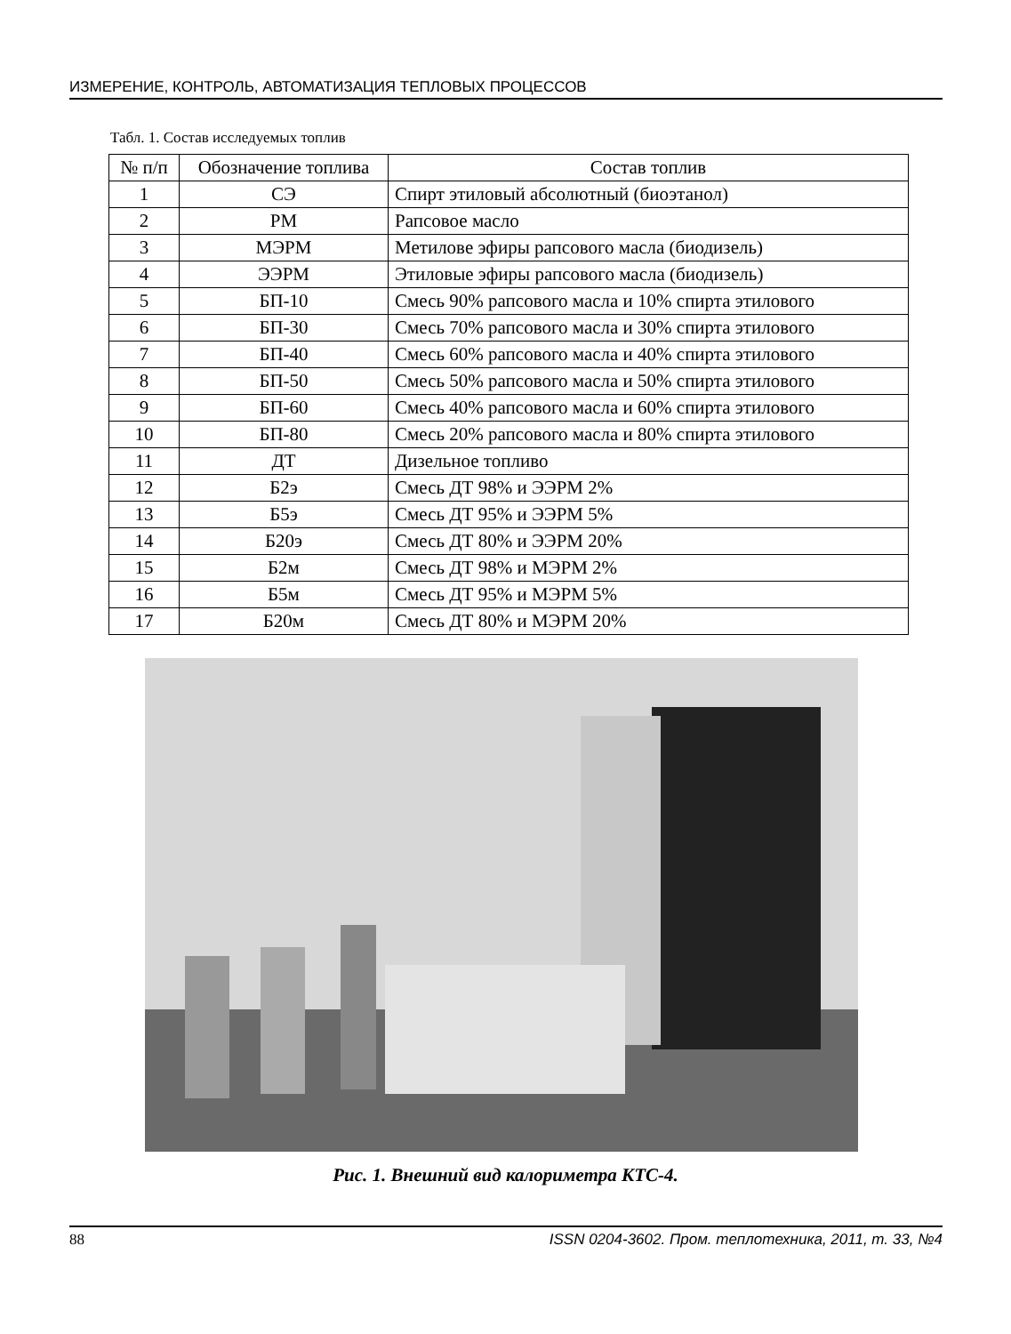ИЗМЕРЕНИЕ, КОНТРОЛЬ, АВТОМАТИЗАЦИЯ ТЕПЛОВЫХ ПРОЦЕССОВ
Табл. 1. Состав исследуемых топлив
| № п/п | Обозначение топлива | Состав топлив |
| --- | --- | --- |
| 1 | СЭ | Спирт этиловый абсолютный (биоэтанол) |
| 2 | РМ | Рапсовое масло |
| 3 | МЭРМ | Метилове эфиры рапсового масла (биодизель) |
| 4 | ЭЭРМ | Этиловые эфиры рапсового масла (биодизель) |
| 5 | БП-10 | Смесь 90% рапсового масла и 10% спирта этилового |
| 6 | БП-30 | Смесь 70% рапсового масла и 30% спирта этилового |
| 7 | БП-40 | Смесь 60% рапсового масла и 40% спирта этилового |
| 8 | БП-50 | Смесь 50% рапсового масла и 50% спирта этилового |
| 9 | БП-60 | Смесь 40% рапсового масла и 60% спирта этилового |
| 10 | БП-80 | Смесь 20% рапсового масла и 80% спирта этилового |
| 11 | ДТ | Дизельное топливо |
| 12 | Б2э | Смесь ДТ 98% и ЭЭРМ 2% |
| 13 | Б5э | Смесь ДТ 95% и ЭЭРМ 5% |
| 14 | Б20э | Смесь ДТ 80% и ЭЭРМ 20% |
| 15 | Б2м | Смесь ДТ 98% и МЭРМ 2% |
| 16 | Б5м | Смесь ДТ 95% и МЭРМ 5% |
| 17 | Б20м | Смесь ДТ 80% и МЭРМ 20% |
Рис. 1. Внешний вид калориметра КТС-4.
88 ISSN 0204-3602. Пром. теплотехника, 2011, т. 33, №4